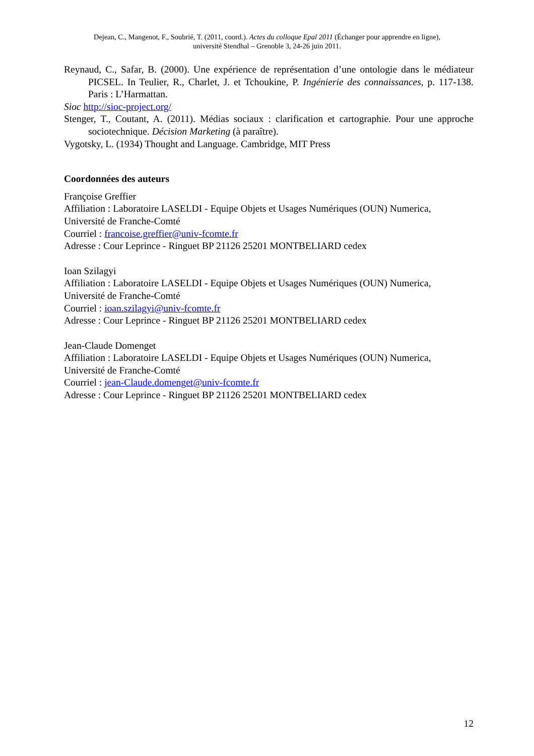Dejean, C., Mangenot, F., Soubrié, T. (2011, coord.). Actes du colloque Epal 2011 (Échanger pour apprendre en ligne),
université Stendhal – Grenoble 3, 24-26 juin 2011.
Reynaud, C., Safar, B. (2000). Une expérience de représentation d’une ontologie dans le médiateur PICSEL. In Teulier, R., Charlet, J. et Tchoukine, P. Ingénierie des connaissances, p. 117-138. Paris : L’Harmattan.
Sioc http://sioc-project.org/
Stenger, T., Coutant, A. (2011). Médias sociaux : clarification et cartographie. Pour une approche sociotechnique. Décision Marketing (à paraître).
Vygotsky, L. (1934) Thought and Language. Cambridge, MIT Press
Coordonnées des auteurs
Françoise Greffier
Affiliation : Laboratoire LASELDI - Equipe Objets et Usages Numériques (OUN) Numerica, Université de Franche-Comté
Courriel : francoise.greffier@univ-fcomte.fr
Adresse : Cour Leprince - Ringuet BP 21126 25201 MONTBELIARD cedex
Ioan Szilagyi
Affiliation : Laboratoire LASELDI - Equipe Objets et Usages Numériques (OUN) Numerica, Université de Franche-Comté
Courriel : ioan.szilagyi@univ-fcomte.fr
Adresse : Cour Leprince - Ringuet BP 21126 25201 MONTBELIARD cedex
Jean-Claude Domenget
Affiliation : Laboratoire LASELDI - Equipe Objets et Usages Numériques (OUN) Numerica, Université de Franche-Comté
Courriel : jean-Claude.domenget@univ-fcomte.fr
Adresse : Cour Leprince - Ringuet BP 21126 25201 MONTBELIARD cedex
12